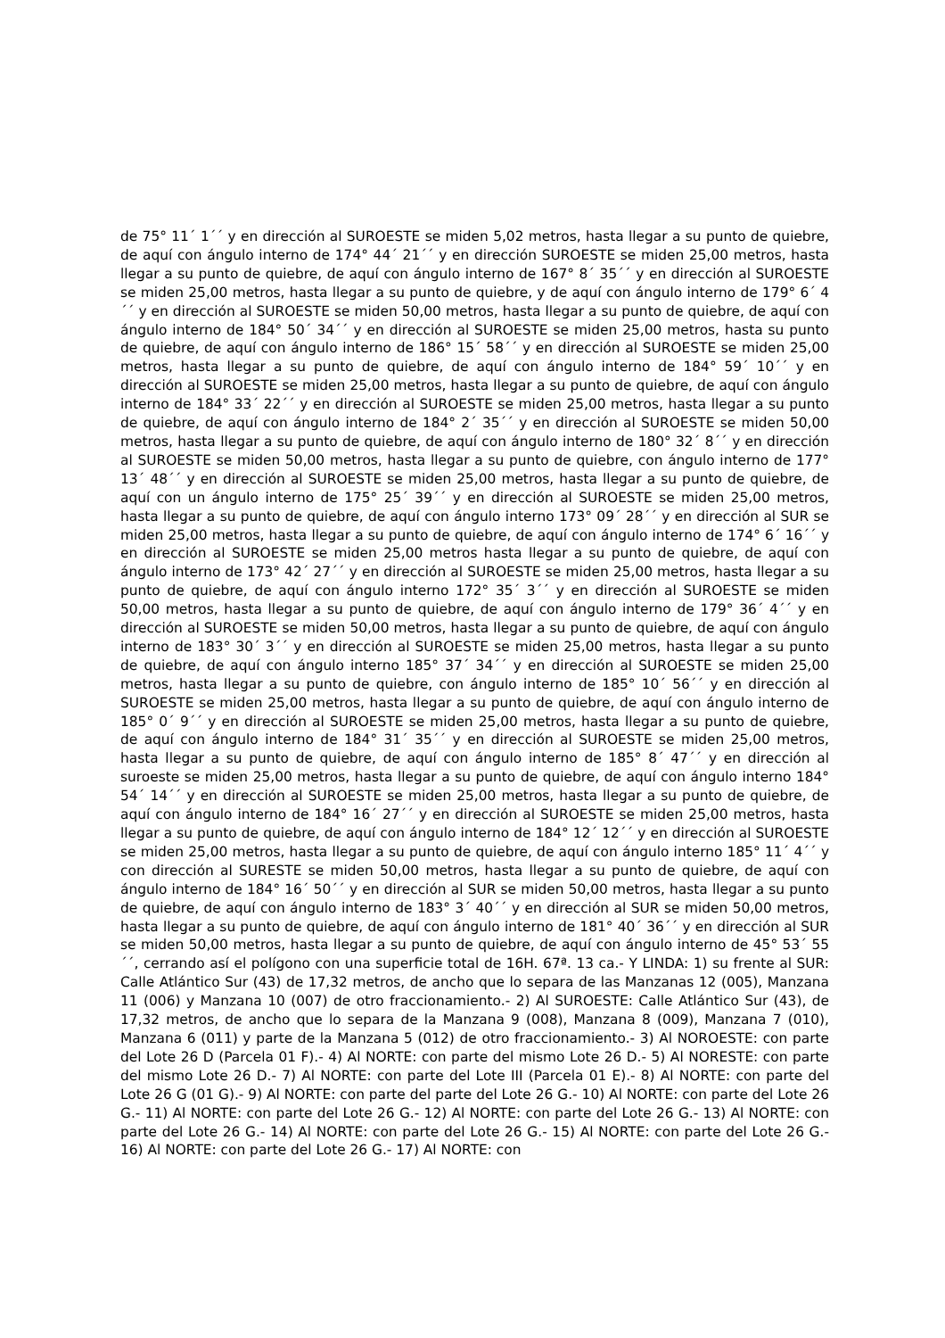de 75° 11´ 1´´ y en dirección al SUROESTE se miden 5,02 metros, hasta llegar a su punto de quiebre, de aquí con ángulo interno de 174° 44´ 21´´ y en dirección SUROESTE se miden 25,00 metros, hasta llegar a su punto de quiebre, de aquí con ángulo interno de 167° 8´ 35´´ y en dirección al SUROESTE se miden 25,00 metros, hasta llegar a su punto de quiebre, y de aquí con ángulo interno de 179° 6´ 4´´ y en dirección al SUROESTE se miden 50,00 metros, hasta llegar a su punto de quiebre, de aquí con ángulo interno de 184° 50´ 34´´ y en dirección al SUROESTE se miden 25,00 metros, hasta su punto de quiebre, de aquí con ángulo interno de 186° 15´ 58´´ y en dirección al SUROESTE se miden 25,00 metros, hasta llegar a su punto de quiebre, de aquí con ángulo interno de 184° 59´ 10´´ y en dirección al SUROESTE se miden 25,00 metros, hasta llegar a su punto de quiebre, de aquí con ángulo interno de 184° 33´ 22´´ y en dirección al SUROESTE se miden 25,00 metros, hasta llegar a su punto de quiebre, de aquí con ángulo interno de 184° 2´ 35´´ y en dirección al SUROESTE se miden 50,00 metros, hasta llegar a su punto de quiebre, de aquí con ángulo interno de 180° 32´ 8´´ y en dirección al SUROESTE se miden 50,00 metros, hasta llegar a su punto de quiebre, con ángulo interno de 177° 13´ 48´´ y en dirección al SUROESTE se miden 25,00 metros, hasta llegar a su punto de quiebre, de aquí con un ángulo interno de 175° 25´ 39´´ y en dirección al SUROESTE se miden 25,00 metros, hasta llegar a su punto de quiebre, de aquí con ángulo interno 173° 09´ 28´´ y en dirección al SUR se miden 25,00 metros, hasta llegar a su punto de quiebre, de aquí con ángulo interno de 174° 6´ 16´´ y en dirección al SUROESTE se miden 25,00 metros hasta llegar a su punto de quiebre, de aquí con ángulo interno de 173° 42´ 27´´ y en dirección al SUROESTE se miden 25,00 metros, hasta llegar a su punto de quiebre, de aquí con ángulo interno 172° 35´ 3´´ y en dirección al SUROESTE se miden 50,00 metros, hasta llegar a su punto de quiebre, de aquí con ángulo interno de 179° 36´ 4´´ y en dirección al SUROESTE se miden 50,00 metros, hasta llegar a su punto de quiebre, de aquí con ángulo interno de 183° 30´ 3´´ y en dirección al SUROESTE se miden 25,00 metros, hasta llegar a su punto de quiebre, de aquí con ángulo interno 185° 37´ 34´´ y en dirección al SUROESTE se miden 25,00 metros, hasta llegar a su punto de quiebre, con ángulo interno de 185° 10´ 56´´ y en dirección al SUROESTE se miden 25,00 metros, hasta llegar a su punto de quiebre, de aquí con ángulo interno de 185° 0´ 9´´ y en dirección al SUROESTE se miden 25,00 metros, hasta llegar a su punto de quiebre, de aquí con ángulo interno de 184° 31´ 35´´ y en dirección al SUROESTE se miden 25,00 metros, hasta llegar a su punto de quiebre, de aquí con ángulo interno de 185° 8´ 47´´ y en dirección al suroeste se miden 25,00 metros, hasta llegar a su punto de quiebre, de aquí con ángulo interno 184° 54´ 14´´ y en dirección al SUROESTE se miden 25,00 metros, hasta llegar a su punto de quiebre, de aquí con ángulo interno de 184° 16´ 27´´ y en dirección al SUROESTE se miden 25,00 metros, hasta llegar a su punto de quiebre, de aquí con ángulo interno de 184° 12´ 12´´ y en dirección al SUROESTE se miden 25,00 metros, hasta llegar a su punto de quiebre, de aquí con ángulo interno 185° 11´ 4´´ y con dirección al SURESTE se miden 50,00 metros, hasta llegar a su punto de quiebre, de aquí con ángulo interno de 184° 16´ 50´´ y en dirección al SUR se miden 50,00 metros, hasta llegar a su punto de quiebre, de aquí con ángulo interno de 183° 3´ 40´´ y en dirección al SUR se miden 50,00 metros, hasta llegar a su punto de quiebre, de aquí con ángulo interno de 181° 40´ 36´´ y en dirección al SUR se miden 50,00 metros, hasta llegar a su punto de quiebre, de aquí con ángulo interno de 45° 53´ 55´´, cerrando así el polígono con una superficie total de 16H. 67ª. 13 ca.- Y LINDA: 1) su frente al SUR: Calle Atlántico Sur (43) de 17,32 metros, de ancho que lo separa de las Manzanas 12 (005), Manzana 11 (006) y Manzana 10 (007) de otro fraccionamiento.- 2) Al SUROESTE: Calle Atlántico Sur (43), de 17,32 metros, de ancho que lo separa de la Manzana 9 (008), Manzana 8 (009), Manzana 7 (010), Manzana 6 (011) y parte de la Manzana 5 (012) de otro fraccionamiento.- 3) Al NOROESTE: con parte del Lote 26 D (Parcela 01 F).- 4) Al NORTE: con parte del mismo Lote 26 D.- 5) Al NORESTE: con parte del mismo Lote 26 D.- 7) Al NORTE: con parte del Lote III (Parcela 01 E).- 8) Al NORTE: con parte del Lote 26 G (01 G).- 9) Al NORTE: con parte del parte del Lote 26 G.- 10) Al NORTE: con parte del Lote 26 G.- 11) Al NORTE: con parte del Lote 26 G.- 12) Al NORTE: con parte del Lote 26 G.- 13) Al NORTE: con parte del Lote 26 G.- 14) Al NORTE: con parte del Lote 26 G.- 15) Al NORTE: con parte del Lote 26 G.- 16) Al NORTE: con parte del Lote 26 G.- 17) Al NORTE: con